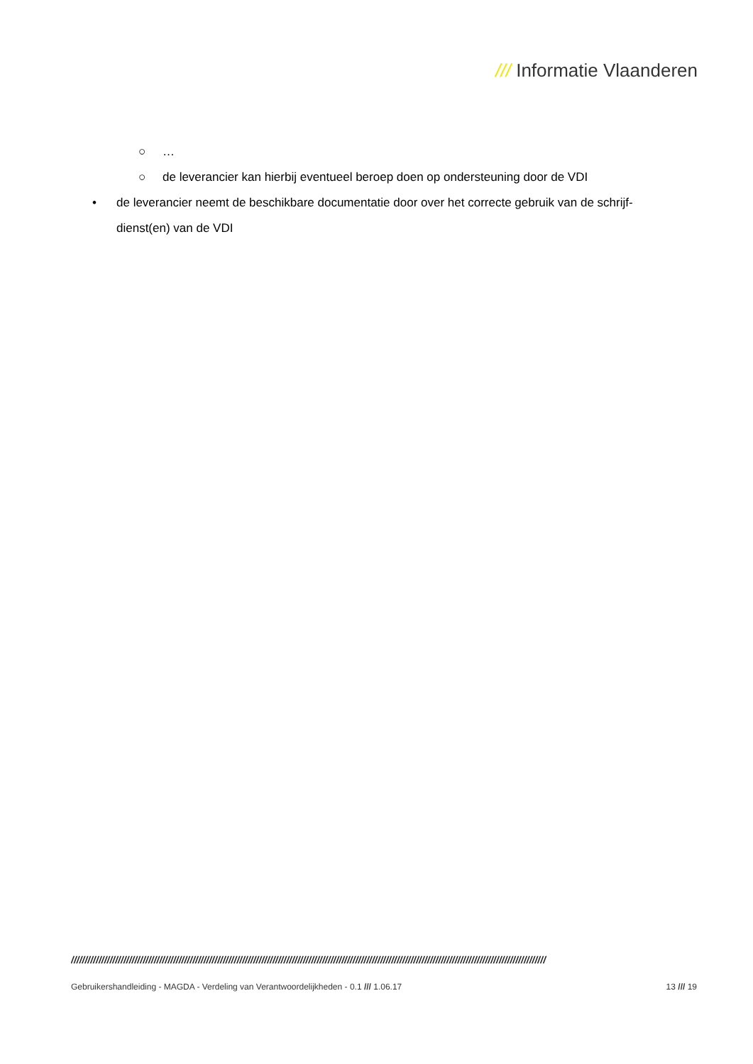/// Informatie Vlaanderen
○ …
○ de leverancier kan hierbij eventueel beroep doen op ondersteuning door de VDI
• de leverancier neemt de beschikbare documentatie door over het correcte gebruik van de schrijf-dienst(en) van de VDI
////////////////////////////////////////////////////////////////////////////////////////////////////////////////////////////////////////////////////////////////////////////
Gebruikershandleiding - MAGDA - Verdeling van Verantwoordelijkheden - 0.1 /// 1.06.17 13 /// 19